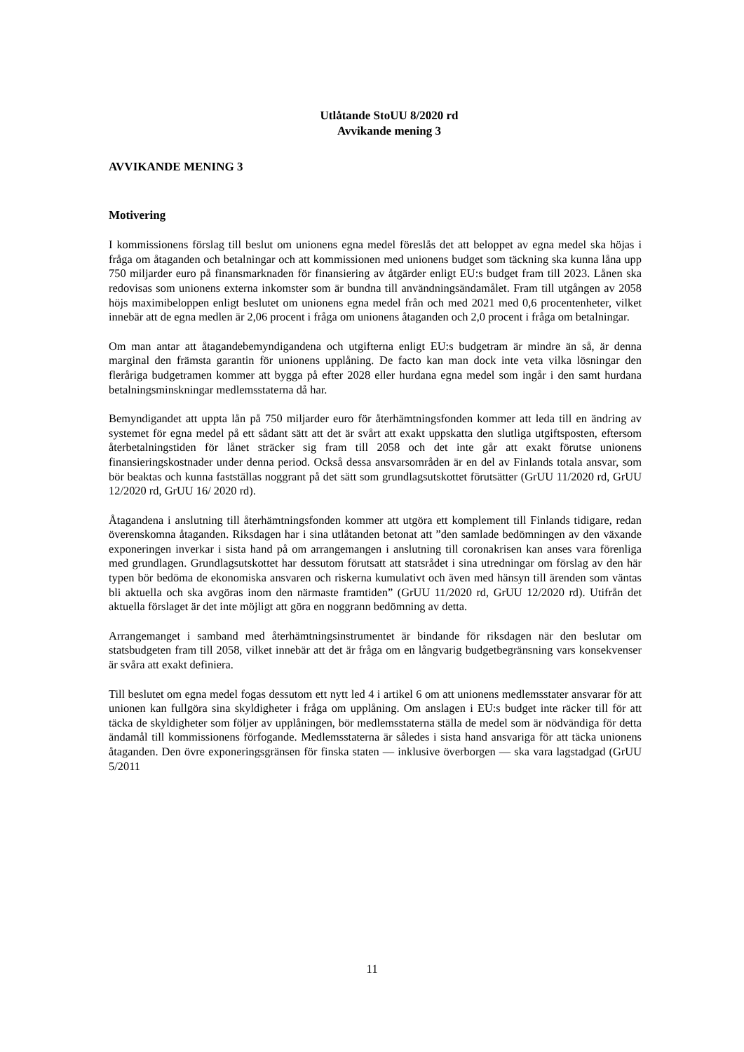Utlåtande StoUU 8/2020 rd
Avvikande mening 3
AVVIKANDE MENING 3
Motivering
I kommissionens förslag till beslut om unionens egna medel föreslås det att beloppet av egna medel ska höjas i fråga om åtaganden och betalningar och att kommissionen med unionens budget som täckning ska kunna låna upp 750 miljarder euro på finansmarknaden för finansiering av åtgärder enligt EU:s budget fram till 2023. Lånen ska redovisas som unionens externa inkomster som är bundna till användningsändamålet. Fram till utgången av 2058 höjs maximibeloppen enligt beslutet om unionens egna medel från och med 2021 med 0,6 procentenheter, vilket innebär att de egna medlen är 2,06 procent i fråga om unionens åtaganden och 2,0 procent i fråga om betalningar.
Om man antar att åtagandebemyndigandena och utgifterna enligt EU:s budgetram är mindre än så, är denna marginal den främsta garantin för unionens upplåning. De facto kan man dock inte veta vilka lösningar den fleråriga budgetramen kommer att bygga på efter 2028 eller hurdana egna medel som ingår i den samt hurdana betalningsminskningar medlemsstaterna då har.
Bemyndigandet att uppta lån på 750 miljarder euro för återhämtningsfonden kommer att leda till en ändring av systemet för egna medel på ett sådant sätt att det är svårt att exakt uppskatta den slutliga utgiftsposten, eftersom återbetalningstiden för lånet sträcker sig fram till 2058 och det inte går att exakt förutse unionens finansieringskostnader under denna period. Också dessa ansvarsområden är en del av Finlands totala ansvar, som bör beaktas och kunna fastställas noggrant på det sätt som grundlagsutskottet förutsätter (GrUU 11/2020 rd, GrUU 12/2020 rd, GrUU 16/ 2020 rd).
Åtagandena i anslutning till återhämtningsfonden kommer att utgöra ett komplement till Finlands tidigare, redan överenskomna åtaganden. Riksdagen har i sina utlåtanden betonat att ”den samlade bedömningen av den växande exponeringen inverkar i sista hand på om arrangemangen i anslutning till coronakrisen kan anses vara förenliga med grundlagen. Grundlagsutskottet har dessutom förutsatt att statsrådet i sina utredningar om förslag av den här typen bör bedöma de ekonomiska ansvaren och riskerna kumulativt och även med hänsyn till ärenden som väntas bli aktuella och ska avgöras inom den närmaste framtiden” (GrUU 11/2020 rd, GrUU 12/2020 rd). Utifrån det aktuella förslaget är det inte möjligt att göra en noggrann bedömning av detta.
Arrangemanget i samband med återhämtningsinstrumentet är bindande för riksdagen när den beslutar om statsbudgeten fram till 2058, vilket innebär att det är fråga om en långvarig budgetbegränsning vars konsekvenser är svåra att exakt definiera.
Till beslutet om egna medel fogas dessutom ett nytt led 4 i artikel 6 om att unionens medlemsstater ansvarar för att unionen kan fullgöra sina skyldigheter i fråga om upplåning. Om anslagen i EU:s budget inte räcker till för att täcka de skyldigheter som följer av upplåningen, bör medlemsstaterna ställa de medel som är nödvändiga för detta ändamål till kommissionens förfogande. Medlemsstaterna är således i sista hand ansvariga för att täcka unionens åtaganden. Den övre exponeringsgränsen för finska staten — inklusive överborgen — ska vara lagstadgad (GrUU 5/2011
11